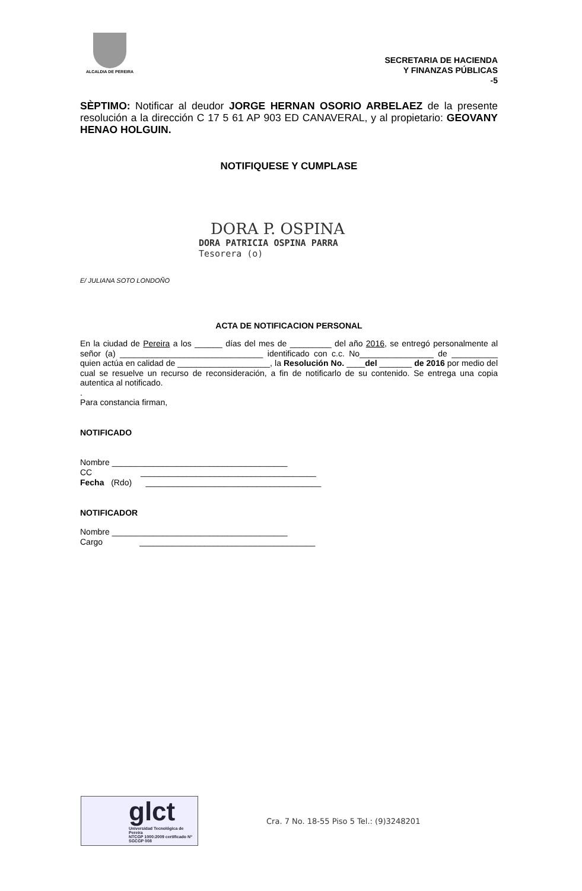ALCALDIA DE PEREIRA
SECRETARIA DE HACIENDA
Y FINANZAS PÚBLICAS
-5
SÈPTIMO: Notificar al deudor JORGE HERNAN OSORIO ARBELAEZ de la presente resolución a la dirección C 17 5 61 AP 903 ED CANAVERAL, y al propietario: GEOVANY HENAO HOLGUIN.
NOTIFIQUESE Y CUMPLASE
DORA P. OSPINA
DORA PATRICIA OSPINA PARRA
Tesorera (o)
E/ JULIANA SOTO LONDOÑO
ACTA DE NOTIFICACION PERSONAL
En la ciudad de Pereira a los ______ días del mes de _________ del año 2016, se entregó personalmente al señor (a) _______________________________ identificado con c.c. No________________ de __________ quien actúa en calidad de ____________________, la Resolución No. ____del _______ de 2016 por medio del cual se resuelve un recurso de reconsideración, a fin de notificarlo de su contenido. Se entrega una copia autentica al notificado.
.
Para constancia firman,
NOTIFICADO
Nombre ______________________________________
CC ______________________________________
Fecha (Rdo) ______________________________________
NOTIFICADOR
Nombre ______________________________________
Cargo ______________________________________
glct
Universidad Tecnológica de Pereira
NTCGP 1000:2009 certificado Nº SGCGP 008
Cra. 7 No. 18-55 Piso 5 Tel.: (9)3248201